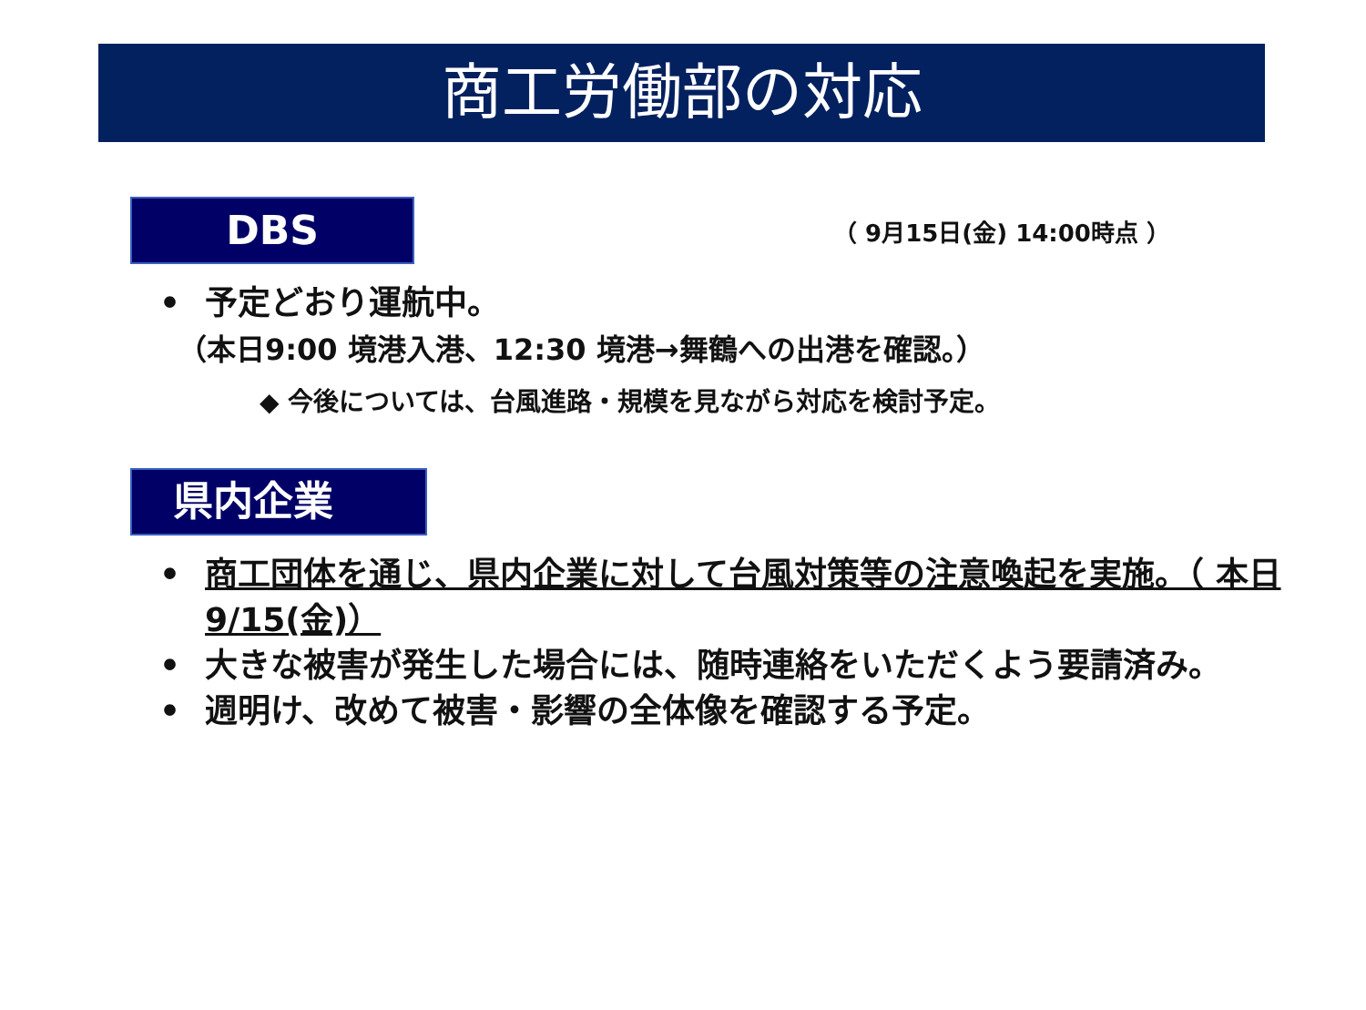商工労働部の対応
DBS
（ 9月15日(金) 14:00時点 ）
• 予定どおり運航中。
（本日9:00 境港入港、12:30 境港→舞鶴への出港を確認。）
◆ 今後については、台風進路・規模を見ながら対応を検討予定。
県内企業
• 商工団体を通じ、県内企業に対して台風対策等の注意喚起を実施。（ 本日9/15(金)）
• 大きな被害が発生した場合には、随時連絡をいただくよう要請済み。
• 週明け、改めて被害・影響の全体像を確認する予定。